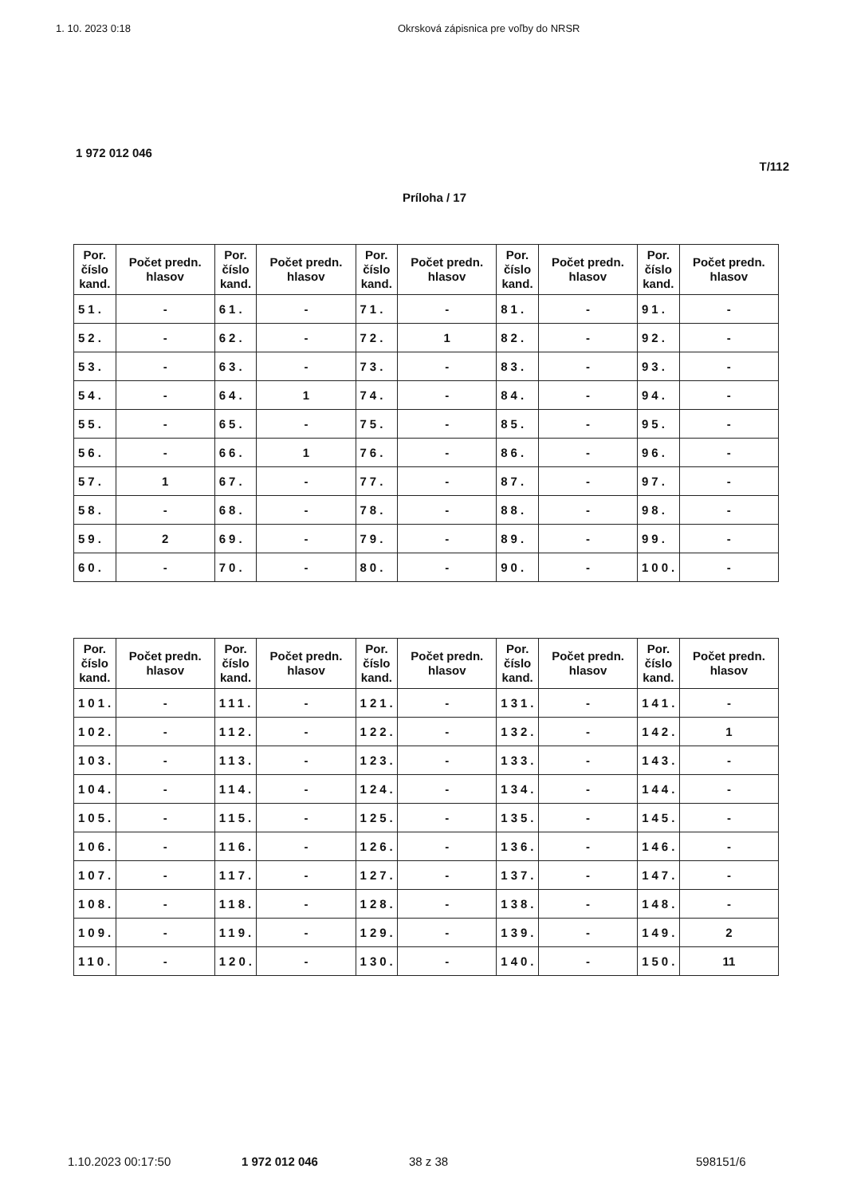1. 10. 2023 0:18 Okrsková zápisnica pre voľby do NRSR
1 972 012 046
T/112
Príloha / 17
| Por. číslo kand. | Počet predn. hlasov | Por. číslo kand. | Počet predn. hlasov | Por. číslo kand. | Počet predn. hlasov | Por. číslo kand. | Počet predn. hlasov | Por. číslo kand. | Počet predn. hlasov |
| --- | --- | --- | --- | --- | --- | --- | --- | --- | --- |
| 51. | - | 61. | - | 71. | - | 81. | - | 91. | - |
| 52. | - | 62. | - | 72. | 1 | 82. | - | 92. | - |
| 53. | - | 63. | - | 73. | - | 83. | - | 93. | - |
| 54. | - | 64. | 1 | 74. | - | 84. | - | 94. | - |
| 55. | - | 65. | - | 75. | - | 85. | - | 95. | - |
| 56. | - | 66. | 1 | 76. | - | 86. | - | 96. | - |
| 57. | 1 | 67. | - | 77. | - | 87. | - | 97. | - |
| 58. | - | 68. | - | 78. | - | 88. | - | 98. | - |
| 59. | 2 | 69. | - | 79. | - | 89. | - | 99. | - |
| 60. | - | 70. | - | 80. | - | 90. | - | 100. | - |
| Por. číslo kand. | Počet predn. hlasov | Por. číslo kand. | Počet predn. hlasov | Por. číslo kand. | Počet predn. hlasov | Por. číslo kand. | Počet predn. hlasov | Por. číslo kand. | Počet predn. hlasov |
| --- | --- | --- | --- | --- | --- | --- | --- | --- | --- |
| 101. | - | 111. | - | 121. | - | 131. | - | 141. | - |
| 102. | - | 112. | - | 122. | - | 132. | - | 142. | 1 |
| 103. | - | 113. | - | 123. | - | 133. | - | 143. | - |
| 104. | - | 114. | - | 124. | - | 134. | - | 144. | - |
| 105. | - | 115. | - | 125. | - | 135. | - | 145. | - |
| 106. | - | 116. | - | 126. | - | 136. | - | 146. | - |
| 107. | - | 117. | - | 127. | - | 137. | - | 147. | - |
| 108. | - | 118. | - | 128. | - | 138. | - | 148. | - |
| 109. | - | 119. | - | 129. | - | 139. | - | 149. | 2 |
| 110. | - | 120. | - | 130. | - | 140. | - | 150. | 11 |
1.10.2023 00:17:50 1 972 012 046 38 z 38 598151/6